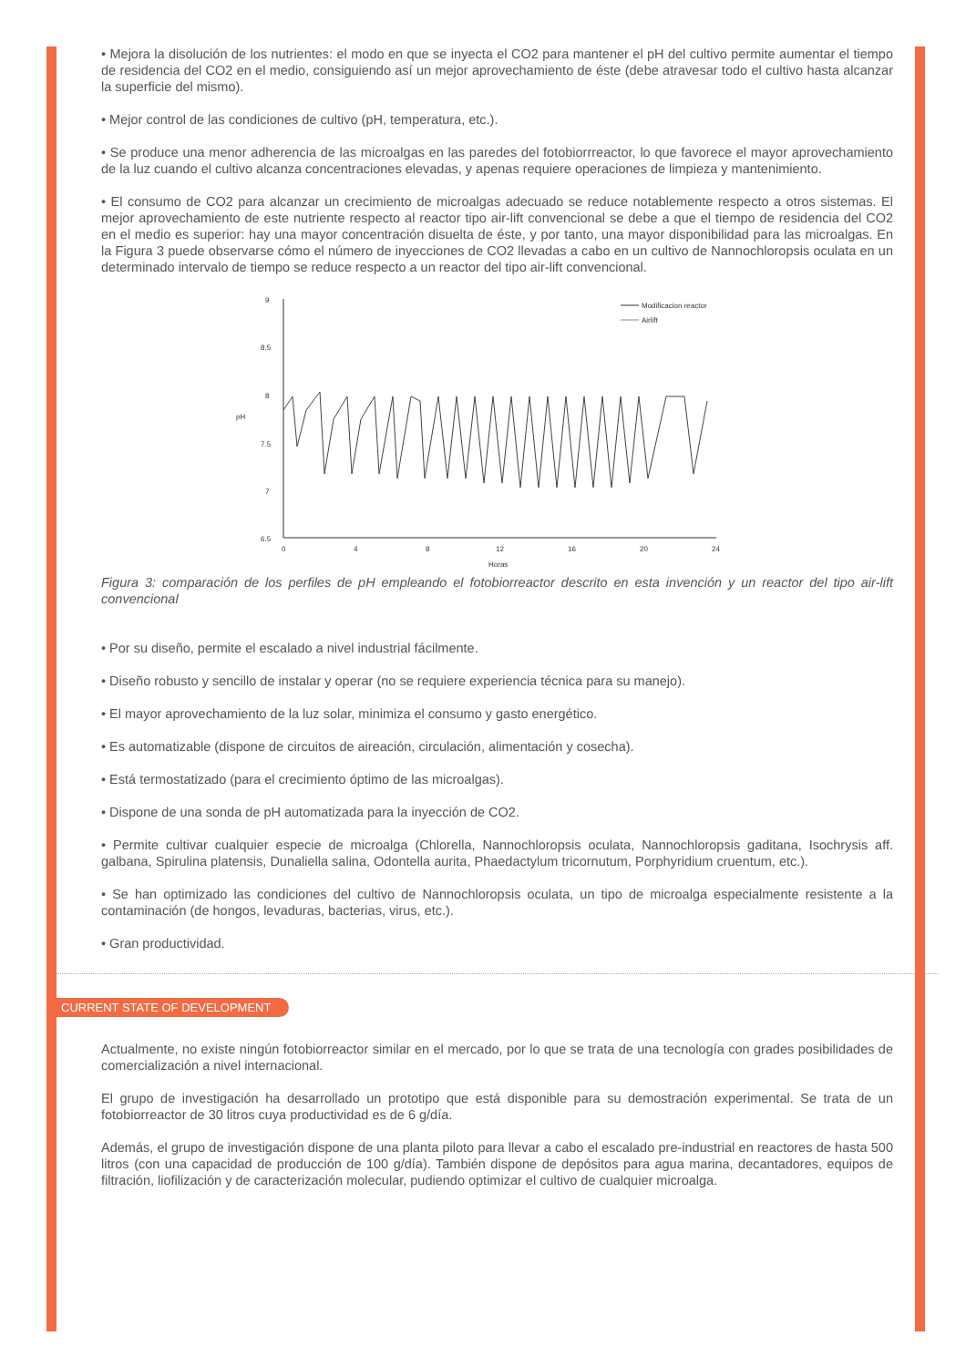• Mejora la disolución de los nutrientes: el modo en que se inyecta el CO2 para mantener el pH del cultivo permite aumentar el tiempo de residencia del CO2 en el medio, consiguiendo así un mejor aprovechamiento de éste (debe atravesar todo el cultivo hasta alcanzar la superficie del mismo).
• Mejor control de las condiciones de cultivo (pH, temperatura, etc.).
• Se produce una menor adherencia de las microalgas en las paredes del fotobiorrreactor, lo que favorece el mayor aprovechamiento de la luz cuando el cultivo alcanza concentraciones elevadas, y apenas requiere operaciones de limpieza y mantenimiento.
• El consumo de CO2 para alcanzar un crecimiento de microalgas adecuado se reduce notablemente respecto a otros sistemas. El mejor aprovechamiento de este nutriente respecto al reactor tipo air-lift convencional se debe a que el tiempo de residencia del CO2 en el medio es superior: hay una mayor concentración disuelta de éste, y por tanto, una mayor disponibilidad para las microalgas. En la Figura 3 puede observarse cómo el número de inyecciones de CO2 llevadas a cabo en un cultivo de Nannochloropsis oculata en un determinado intervalo de tiempo se reduce respecto a un reactor del tipo air-lift convencional.
9
8.5
8
7.5
7
6.5
0
4
8
12
16
20
24
Horas
pH
Modificacion reactor
Airlift
Figura 3: comparación de los perfiles de pH empleando el fotobiorreactor descrito en esta invención y un reactor del tipo air-lift convencional
• Por su diseño, permite el escalado a nivel industrial fácilmente.
• Diseño robusto y sencillo de instalar y operar (no se requiere experiencia técnica para su manejo).
• El mayor aprovechamiento de la luz solar, minimiza el consumo y gasto energético.
• Es automatizable (dispone de circuitos de aireación, circulación, alimentación y cosecha).
• Está termostatizado (para el crecimiento óptimo de las microalgas).
• Dispone de una sonda de pH automatizada para la inyección de CO2.
• Permite cultivar cualquier especie de microalga (Chlorella, Nannochloropsis oculata, Nannochloropsis gaditana, Isochrysis aff. galbana, Spirulina platensis, Dunaliella salina, Odontella aurita, Phaedactylum tricornutum, Porphyridium cruentum, etc.).
• Se han optimizado las condiciones del cultivo de Nannochloropsis oculata, un tipo de microalga especialmente resistente a la contaminación (de hongos, levaduras, bacterias, virus, etc.).
• Gran productividad.
CURRENT STATE OF DEVELOPMENT
Actualmente, no existe ningún fotobiorreactor similar en el mercado, por lo que se trata de una tecnología con grades posibilidades de comercialización a nivel internacional.
El grupo de investigación ha desarrollado un prototipo que está disponible para su demostración experimental. Se trata de un fotobiorreactor de 30 litros cuya productividad es de 6 g/día.
Además, el grupo de investigación dispone de una planta piloto para llevar a cabo el escalado pre-industrial en reactores de hasta 500 litros (con una capacidad de producción de 100 g/día). También dispone de depósitos para agua marina, decantadores, equipos de filtración, liofilización y de caracterización molecular, pudiendo optimizar el cultivo de cualquier microalga.